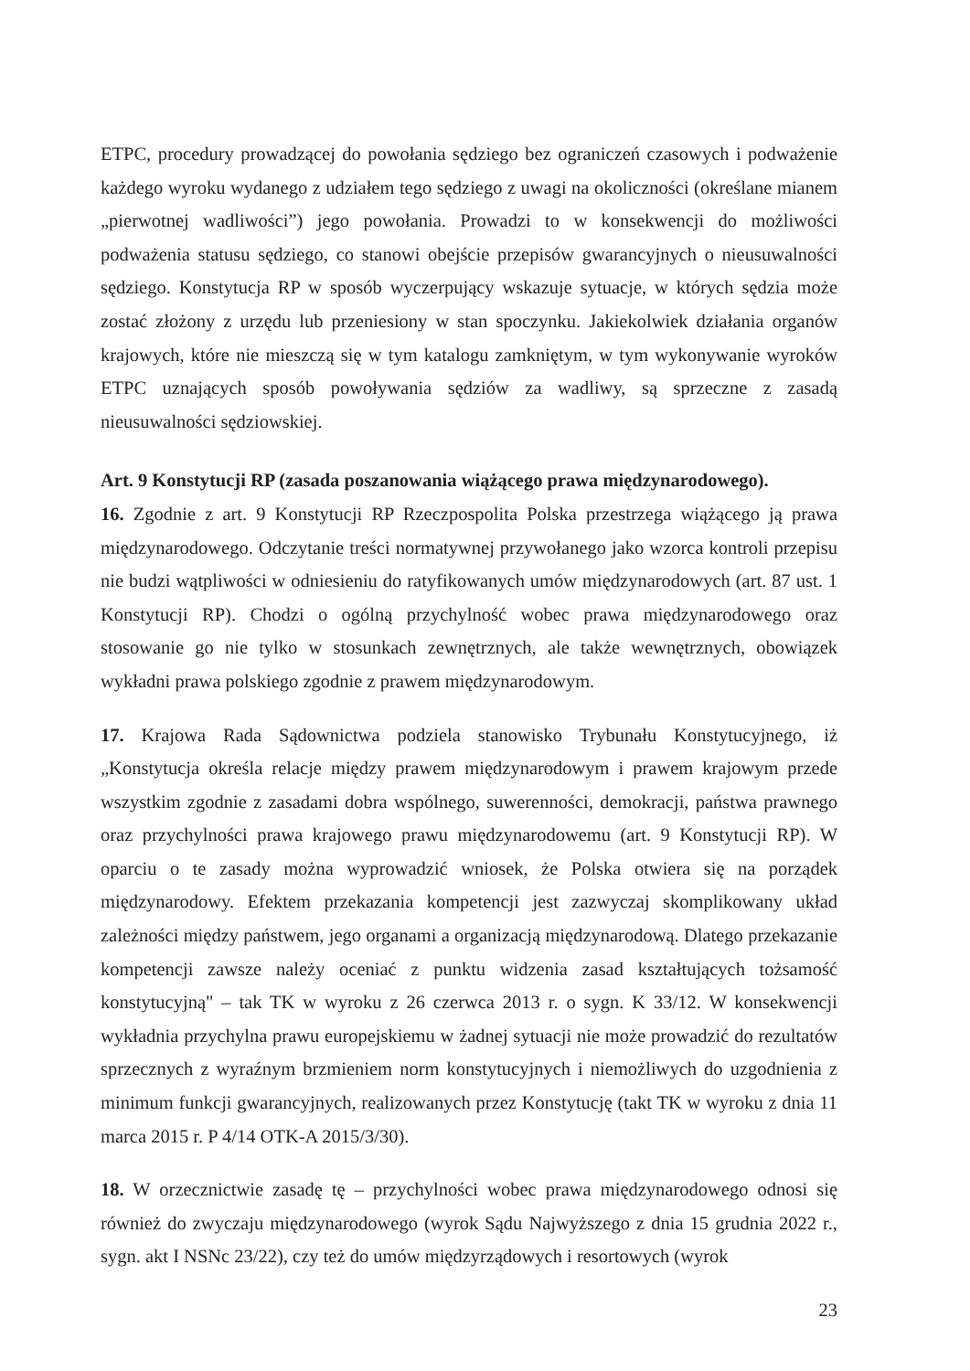ETPC, procedury prowadzącej do powołania sędziego bez ograniczeń czasowych i podważenie każdego wyroku wydanego z udziałem tego sędziego z uwagi na okoliczności (określane mianem „pierwotnej wadliwości”) jego powołania. Prowadzi to w konsekwencji do możliwości podważenia statusu sędziego, co stanowi obejście przepisów gwarancyjnych o nieusuwalności sędziego. Konstytucja RP w sposób wyczerpujący wskazuje sytuacje, w których sędzia może zostać złożony z urzędu lub przeniesiony w stan spoczynku. Jakiekolwiek działania organów krajowych, które nie mieszczą się w tym katalogu zamkniętym, w tym wykonywanie wyroków ETPC uznających sposób powoływania sędziów za wadliwy, są sprzeczne z zasadą nieusuwalności sędziowskiej.
Art. 9 Konstytucji RP (zasada poszanowania wiążącego prawa międzynarodowego).
16. Zgodnie z art. 9 Konstytucji RP Rzeczpospolita Polska przestrzega wiążącego ją prawa międzynarodowego. Odczytanie treści normatywnej przywołanego jako wzorca kontroli przepisu nie budzi wątpliwości w odniesieniu do ratyfikowanych umów międzynarodowych (art. 87 ust. 1 Konstytucji RP). Chodzi o ogólną przychylność wobec prawa międzynarodowego oraz stosowanie go nie tylko w stosunkach zewnętrznych, ale także wewnętrznych, obowiązek wykładni prawa polskiego zgodnie z prawem międzynarodowym.
17. Krajowa Rada Sądownictwa podziela stanowisko Trybunału Konstytucyjnego, iż „Konstytucja określa relacje między prawem międzynarodowym i prawem krajowym przede wszystkim zgodnie z zasadami dobra wspólnego, suwerenności, demokracji, państwa prawnego oraz przychylności prawa krajowego prawu międzynarodowemu (art. 9 Konstytucji RP). W oparciu o te zasady można wyprowadzić wniosek, że Polska otwiera się na porządek międzynarodowy. Efektem przekazania kompetencji jest zazwyczaj skomplikowany układ zależności między państwem, jego organami a organizacją międzynarodową. Dlatego przekazanie kompetencji zawsze należy oceniać z punktu widzenia zasad kształtujących tożsamość konstytucyjną" – tak TK w wyroku z 26 czerwca 2013 r. o sygn. K 33/12. W konsekwencji wykładnia przychylna prawu europejskiemu w żadnej sytuacji nie może prowadzić do rezultatów sprzecznych z wyraźnym brzmieniem norm konstytucyjnych i niemożliwych do uzgodnienia z minimum funkcji gwarancyjnych, realizowanych przez Konstytucję (takt TK w wyroku z dnia 11 marca 2015 r. P 4/14 OTK-A 2015/3/30).
18. W orzecznictwie zasadę tę – przychylności wobec prawa międzynarodowego odnosi się również do zwyczaju międzynarodowego (wyrok Sądu Najwyższego z dnia 15 grudnia 2022 r., sygn. akt I NSNc 23/22), czy też do umów międzyrządowych i resortowych (wyrok
23